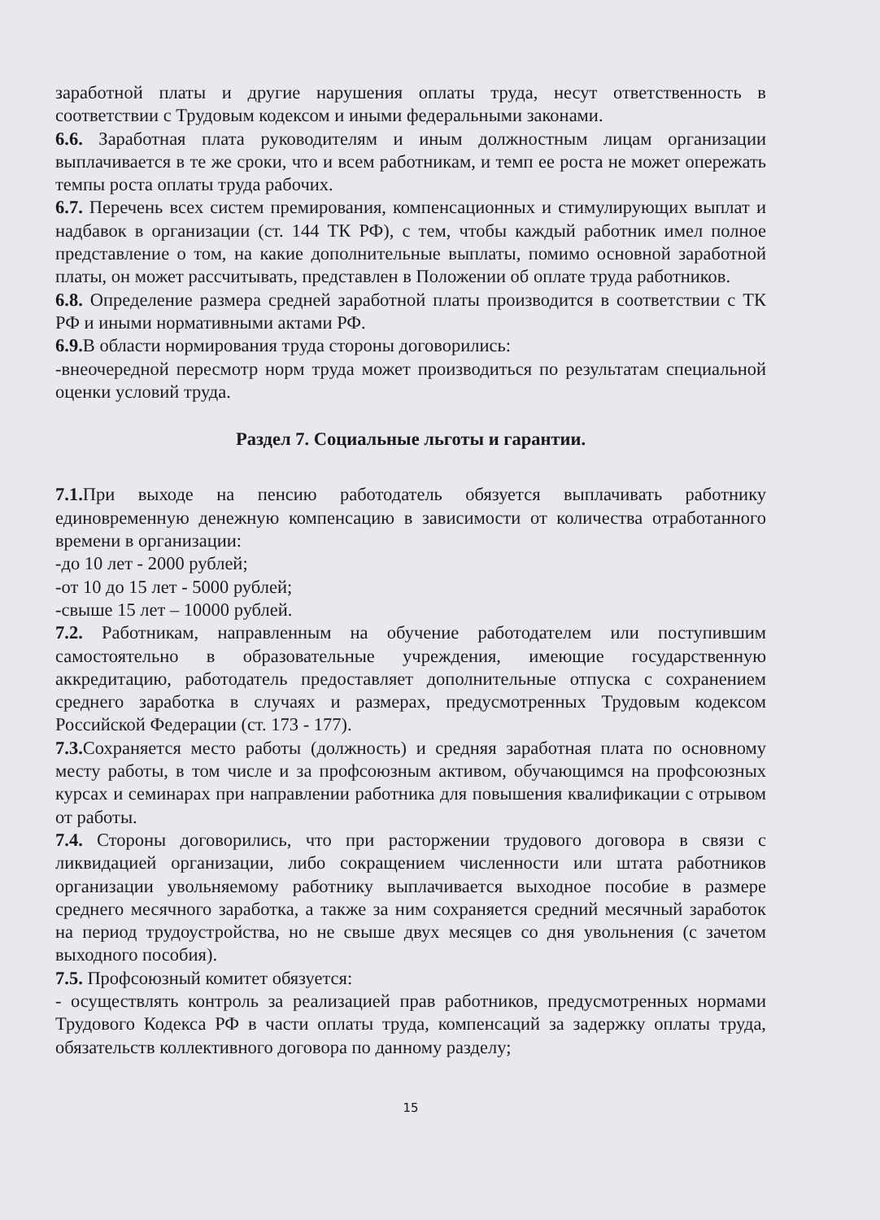заработной платы и другие нарушения оплаты труда, несут ответственность в соответствии с Трудовым кодексом и иными федеральными законами.
6.6. Заработная плата руководителям и иным должностным лицам организации выплачивается в те же сроки, что и всем работникам, и темп ее роста не может опережать темпы роста оплаты труда рабочих.
6.7. Перечень всех систем премирования, компенсационных и стимулирующих выплат и надбавок в организации (ст. 144 ТК РФ), с тем, чтобы каждый работник имел полное представление о том, на какие дополнительные выплаты, помимо основной заработной платы, он может рассчитывать, представлен в Положении об оплате труда работников.
6.8. Определение размера средней заработной платы производится в соответствии с ТК РФ и иными нормативными актами РФ.
6.9. В области нормирования труда стороны договорились:
-внеочередной пересмотр норм труда может производиться по результатам специальной оценки условий труда.
Раздел 7. Социальные льготы и гарантии.
7.1. При выходе на пенсию работодатель обязуется выплачивать работнику единовременную денежную компенсацию в зависимости от количества отработанного времени в организации:
-до 10 лет - 2000 рублей;
-от 10 до 15 лет - 5000 рублей;
-свыше 15 лет – 10000 рублей.
7.2. Работникам, направленным на обучение работодателем или поступившим самостоятельно в образовательные учреждения, имеющие государственную аккредитацию, работодатель предоставляет дополнительные отпуска с сохранением среднего заработка в случаях и размерах, предусмотренных Трудовым кодексом Российской Федерации (ст. 173 - 177).
7.3. Сохраняется место работы (должность) и средняя заработная плата по основному месту работы, в том числе и за профсоюзным активом, обучающимся на профсоюзных курсах и семинарах при направлении работника для повышения квалификации с отрывом от работы.
7.4. Стороны договорились, что при расторжении трудового договора в связи с ликвидацией организации, либо сокращением численности или штата работников организации увольняемому работнику выплачивается выходное пособие в размере среднего месячного заработка, а также за ним сохраняется средний месячный заработок на период трудоустройства, но не свыше двух месяцев со дня увольнения (с зачетом выходного пособия).
7.5. Профсоюзный комитет обязуется:
- осуществлять контроль за реализацией прав работников, предусмотренных нормами Трудового Кодекса РФ в части оплаты труда, компенсаций за задержку оплаты труда, обязательств коллективного договора по данному разделу;
15